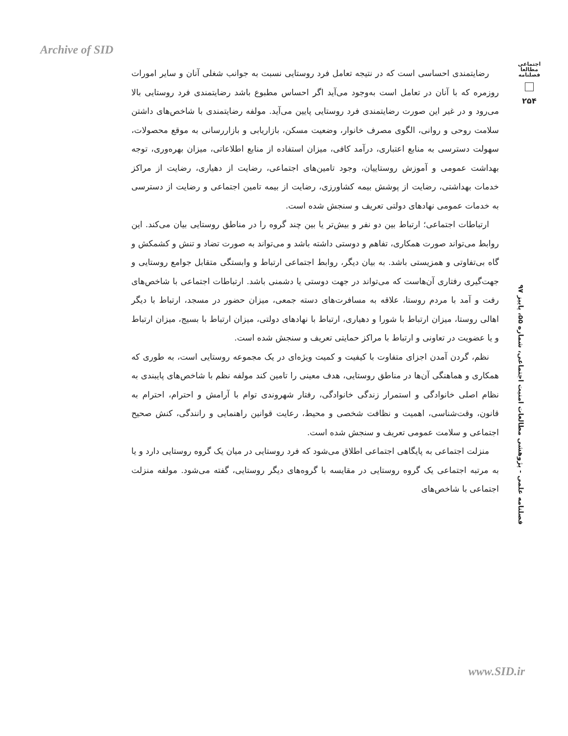Archive of SID
اجتماعی
مطالعا
فصلنامه
۲۵۴
فصلنامه علمی - پژوهشی مطالعات امنیت اجتماعی، شماره ۵۵، پاییز ۹۷
رضایتمندی احساسی است که در نتیجه تعامل فرد روستایی نسبت به جوانب شغلی آنان و سایر امورات روزمره که با آنان در تعامل است به‌وجود می‌آید اگر احساس مطبوع باشد رضایتمندی فرد روستایی بالا می‌رود و در غیر این صورت رضایتمندی فرد روستایی پایین می‌آید. مولفه رضایتمندی با شاخص‌های داشتن سلامت روحی و روانی، الگوی مصرف خانوار، وضعیت مسکن، بازاریابی و بازاررسانی به موقع محصولات، سهولت دسترسی به منابع اعتباری، درآمد کافی، میزان استفاده از منابع اطلاعاتی، میزان بهره‌وری، توجه بهداشت عمومی و آموزش روستاییان، وجود تامین‌های اجتماعی، رضایت از دهیاری، رضایت از مراکز خدمات بهداشتی، رضایت از پوشش بیمه کشاورزی، رضایت از بیمه تامین اجتماعی و رضایت از دسترسی به خدمات عمومی نهادهای دولتی تعریف و سنجش شده است.
ارتباطات اجتماعی؛ ارتباط بین دو نفر و بیش‌تر یا بین چند گروه را در مناطق روستایی بیان می‌کند. این روابط می‌تواند صورت همکاری، تفاهم و دوستی داشته باشد و می‌تواند به صورت تضاد و تنش و کشمکش و گاه بی‌تفاوتی و همزیستی باشد. به بیان دیگر، روابط اجتماعی ارتباط و وابستگی متقابل جوامع روستایی و جهت‌گیری رفتاری آن‌هاست که می‌تواند در جهت دوستی یا دشمنی باشد. ارتباطات اجتماعی با شاخص‌های رفت و آمد با مردم روستا، علاقه به مسافرت‌های دسته جمعی، میزان حضور در مسجد، ارتباط با دیگر اهالی روستا، میزان ارتباط با شورا و دهیاری، ارتباط با نهادهای دولتی، میزان ارتباط با بسیج، میزان ارتباط و یا عضویت در تعاونی و ارتباط با مراکز حمایتی تعریف و سنجش شده است.
نظم، گردن آمدن اجزای متفاوت با کیفیت و کمیت ویژه‌ای در یک مجموعه روستایی است، به طوری که همکاری و هماهنگی آن‌ها در مناطق روستایی، هدف معینی را تامین کند مولفه نظم با شاخص‌های پایبندی به نظام اصلی خانوادگی و استمرار زندگی خانوادگی، رفتار شهروندی توام با آرامش و احترام، احترام به قانون، وقت‌شناسی، اهمیت و نظافت شخصی و محیط، رعایت قوانین راهنمایی و رانندگی، کنش صحیح اجتماعی و سلامت عمومی تعریف و سنجش شده است.
منزلت اجتماعی به پایگاهی اجتماعی اطلاق می‌شود که فرد روستایی در میان یک گروه روستایی دارد و یا به مرتبه اجتماعی یک گروه روستایی در مقایسه با گروه‌های دیگر روستایی، گفته می‌شود. مولفه منزلت اجتماعی با شاخص‌های
www.SID.ir